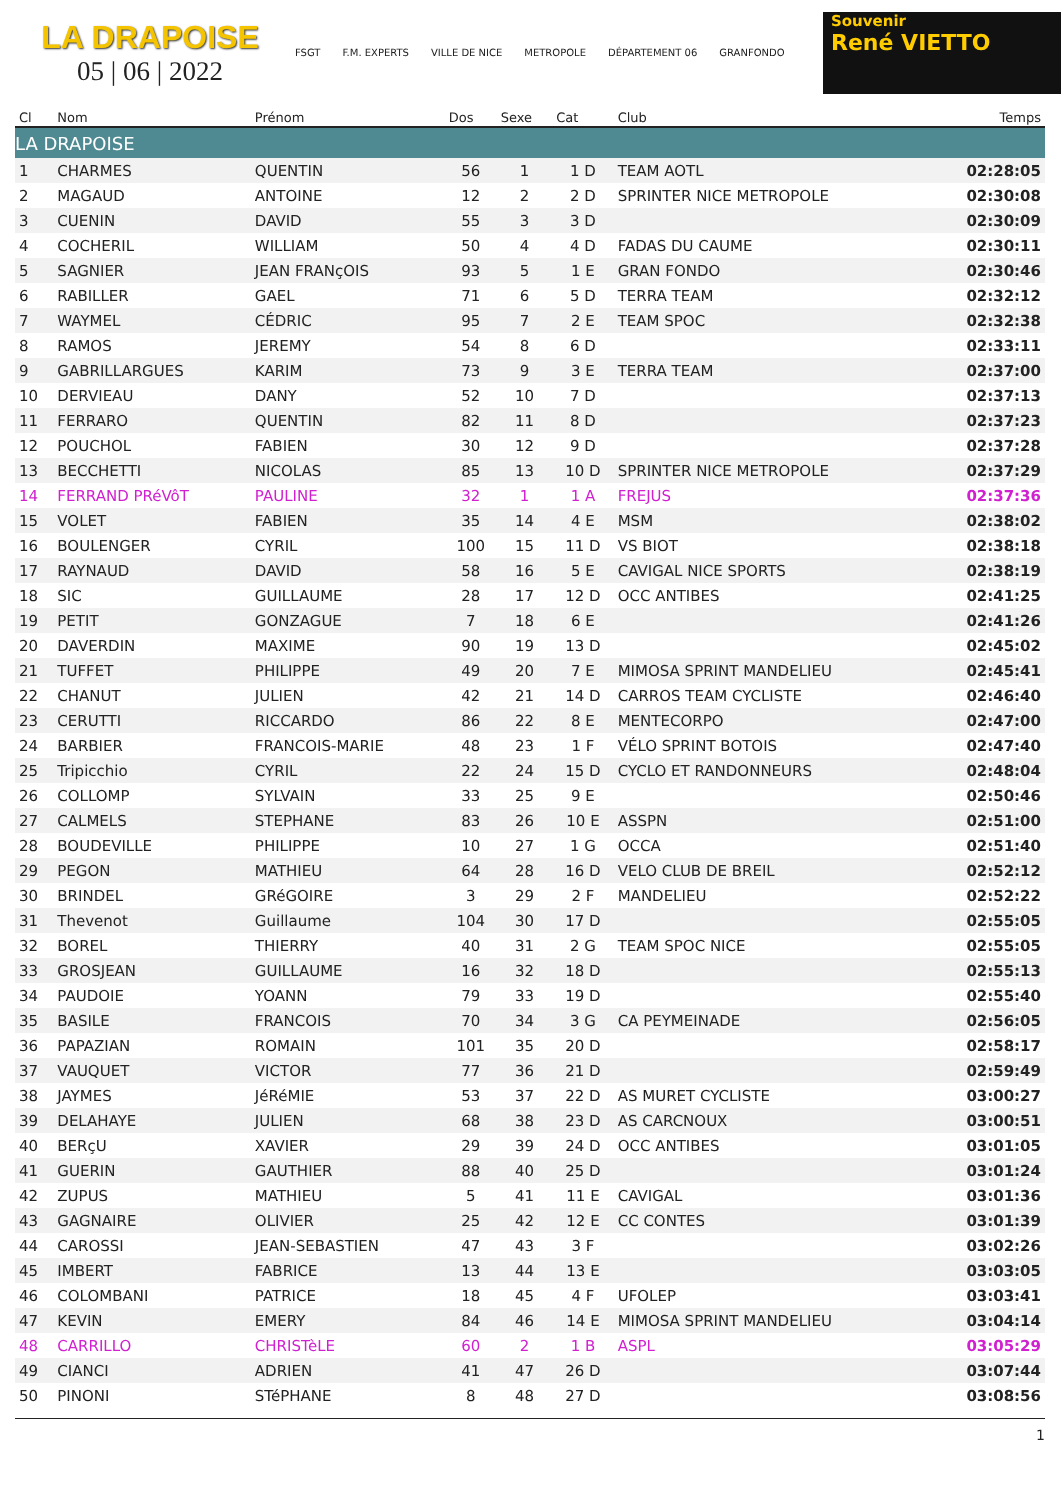LA DRAPOISE
05 | 06 | 2022
FSGT F.M. EXPERTS VILLE DE NICE METROPOLE DÉPARTEMENT 06 GRANFONDO
Souvenir
René VIETTO
| Cl | Nom | Prénom | Dos | Sexe | Cat | Club | Temps |
| --- | --- | --- | --- | --- | --- | --- | --- |
| LA DRAPOISE | | | | | | | |
| 1 | CHARMES | QUENTIN | 56 | 1 | 1 D | TEAM AOTL | 02:28:05 |
| 2 | MAGAUD | ANTOINE | 12 | 2 | 2 D | SPRINTER NICE METROPOLE | 02:30:08 |
| 3 | CUENIN | DAVID | 55 | 3 | 3 D | | 02:30:09 |
| 4 | COCHERIL | WILLIAM | 50 | 4 | 4 D | FADAS DU CAUME | 02:30:11 |
| 5 | SAGNIER | JEAN FRANçOIS | 93 | 5 | 1 E | GRAN FONDO | 02:30:46 |
| 6 | RABILLER | GAEL | 71 | 6 | 5 D | TERRA TEAM | 02:32:12 |
| 7 | WAYMEL | CÉDRIC | 95 | 7 | 2 E | TEAM SPOC | 02:32:38 |
| 8 | RAMOS | JEREMY | 54 | 8 | 6 D | | 02:33:11 |
| 9 | GABRILLARGUES | KARIM | 73 | 9 | 3 E | TERRA TEAM | 02:37:00 |
| 10 | DERVIEAU | DANY | 52 | 10 | 7 D | | 02:37:13 |
| 11 | FERRARO | QUENTIN | 82 | 11 | 8 D | | 02:37:23 |
| 12 | POUCHOL | FABIEN | 30 | 12 | 9 D | | 02:37:28 |
| 13 | BECCHETTI | NICOLAS | 85 | 13 | 10 D | SPRINTER NICE METROPOLE | 02:37:29 |
| 14 | FERRAND PRéVôT | PAULINE | 32 | 1 | 1 A | FREJUS | 02:37:36 |
| 15 | VOLET | FABIEN | 35 | 14 | 4 E | MSM | 02:38:02 |
| 16 | BOULENGER | CYRIL | 100 | 15 | 11 D | VS BIOT | 02:38:18 |
| 17 | RAYNAUD | DAVID | 58 | 16 | 5 E | CAVIGAL NICE SPORTS | 02:38:19 |
| 18 | SIC | GUILLAUME | 28 | 17 | 12 D | OCC ANTIBES | 02:41:25 |
| 19 | PETIT | GONZAGUE | 7 | 18 | 6 E | | 02:41:26 |
| 20 | DAVERDIN | MAXIME | 90 | 19 | 13 D | | 02:45:02 |
| 21 | TUFFET | PHILIPPE | 49 | 20 | 7 E | MIMOSA SPRINT MANDELIEU | 02:45:41 |
| 22 | CHANUT | JULIEN | 42 | 21 | 14 D | CARROS TEAM CYCLISTE | 02:46:40 |
| 23 | CERUTTI | RICCARDO | 86 | 22 | 8 E | MENTECORPO | 02:47:00 |
| 24 | BARBIER | FRANCOIS-MARIE | 48 | 23 | 1 F | VÉLO SPRINT BOTOIS | 02:47:40 |
| 25 | Tripicchio | CYRIL | 22 | 24 | 15 D | CYCLO ET RANDONNEURS | 02:48:04 |
| 26 | COLLOMP | SYLVAIN | 33 | 25 | 9 E | | 02:50:46 |
| 27 | CALMELS | STEPHANE | 83 | 26 | 10 E | ASSPN | 02:51:00 |
| 28 | BOUDEVILLE | PHILIPPE | 10 | 27 | 1 G | OCCA | 02:51:40 |
| 29 | PEGON | MATHIEU | 64 | 28 | 16 D | VELO CLUB DE BREIL | 02:52:12 |
| 30 | BRINDEL | GRéGOIRE | 3 | 29 | 2 F | MANDELIEU | 02:52:22 |
| 31 | Thevenot | Guillaume | 104 | 30 | 17 D | | 02:55:05 |
| 32 | BOREL | THIERRY | 40 | 31 | 2 G | TEAM SPOC NICE | 02:55:05 |
| 33 | GROSJEAN | GUILLAUME | 16 | 32 | 18 D | | 02:55:13 |
| 34 | PAUDOIE | YOANN | 79 | 33 | 19 D | | 02:55:40 |
| 35 | BASILE | FRANCOIS | 70 | 34 | 3 G | CA PEYMEINADE | 02:56:05 |
| 36 | PAPAZIAN | ROMAIN | 101 | 35 | 20 D | | 02:58:17 |
| 37 | VAUQUET | VICTOR | 77 | 36 | 21 D | | 02:59:49 |
| 38 | JAYMES | JéRéMIE | 53 | 37 | 22 D | AS MURET CYCLISTE | 03:00:27 |
| 39 | DELAHAYE | JULIEN | 68 | 38 | 23 D | AS CARCNOUX | 03:00:51 |
| 40 | BERçU | XAVIER | 29 | 39 | 24 D | OCC ANTIBES | 03:01:05 |
| 41 | GUERIN | GAUTHIER | 88 | 40 | 25 D | | 03:01:24 |
| 42 | ZUPUS | MATHIEU | 5 | 41 | 11 E | CAVIGAL | 03:01:36 |
| 43 | GAGNAIRE | OLIVIER | 25 | 42 | 12 E | CC CONTES | 03:01:39 |
| 44 | CAROSSI | JEAN-SEBASTIEN | 47 | 43 | 3 F | | 03:02:26 |
| 45 | IMBERT | FABRICE | 13 | 44 | 13 E | | 03:03:05 |
| 46 | COLOMBANI | PATRICE | 18 | 45 | 4 F | UFOLEP | 03:03:41 |
| 47 | KEVIN | EMERY | 84 | 46 | 14 E | MIMOSA SPRINT MANDELIEU | 03:04:14 |
| 48 | CARRILLO | CHRISTèLE | 60 | 2 | 1 B | ASPL | 03:05:29 |
| 49 | CIANCI | ADRIEN | 41 | 47 | 26 D | | 03:07:44 |
| 50 | PINONI | STéPHANE | 8 | 48 | 27 D | | 03:08:56 |
1